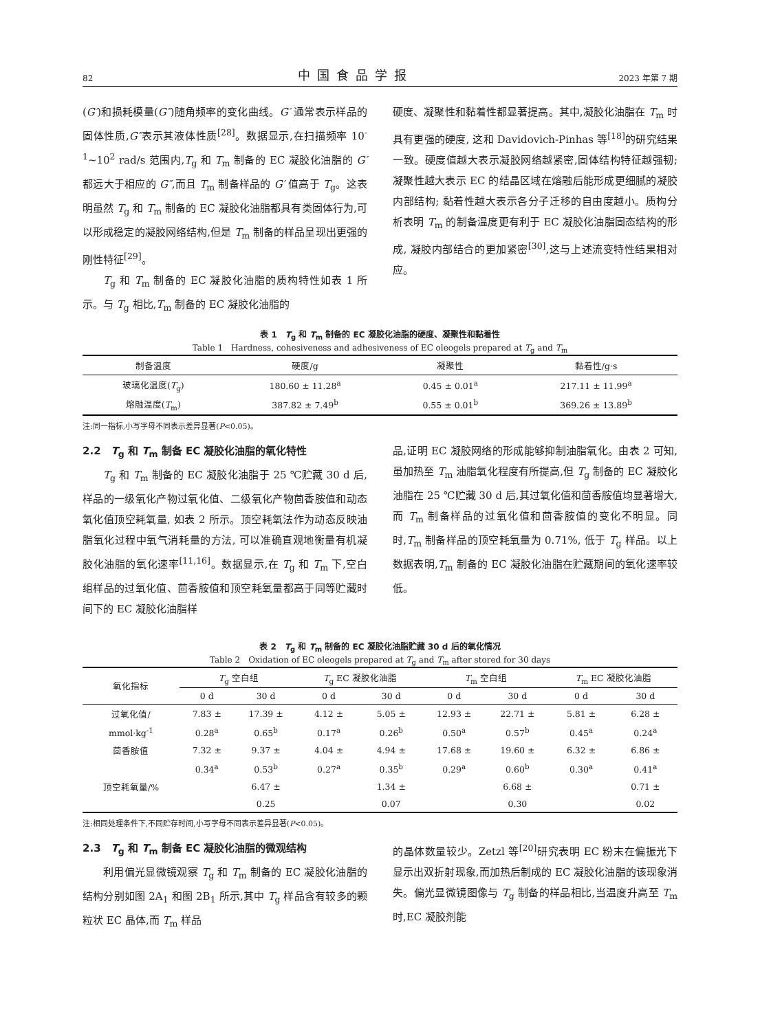82 中国食品学报 2023 年第 7 期
(G′)和损耗模量(G″)随角频率的变化曲线。G′ 通常表示样品的固体性质,G″表示其液体性质<sup>[28]</sup>。数据显示,在扫描频率 10<sup>-1</sup>~10<sup>2</sup> rad/s 范围内,T<sub>g</sub> 和 T<sub>m</sub> 制备的 EC 凝胶化油脂的 G′ 都远大于相应的 G″,而且 T<sub>m</sub> 制备样品的 G′ 值高于 T<sub>g</sub>。这表明虽然 T<sub>g</sub> 和 T<sub>m</sub> 制备的 EC 凝胶化油脂都具有类固体行为,可以形成稳定的凝胶网络结构,但是 T<sub>m</sub> 制备的样品呈现出更强的刚性特征<sup>[29]</sup>。
T<sub>g</sub> 和 T<sub>m</sub> 制备的 EC 凝胶化油脂的质构特性如表 1 所示。与 T<sub>g</sub> 相比,T<sub>m</sub> 制备的 EC 凝胶化油脂的
硬度、凝聚性和黏着性都显著提高。其中,凝胶化油脂在 T<sub>m</sub> 时具有更强的硬度, 这和 Davidovich-Pinhas 等<sup>[18]</sup>的研究结果一致。硬度值越大表示凝胶网络越紧密,固体结构特征越强韧;凝聚性越大表示 EC 的结晶区域在熔融后能形成更细腻的凝胶内部结构; 黏着性越大表示各分子迁移的自由度越小。质构分析表明 T<sub>m</sub> 的制备温度更有利于 EC 凝胶化油脂固态结构的形成, 凝胶内部结合的更加紧密<sup>[30]</sup>,这与上述流变特性结果相对应。
表 1　T<sub>g</sub> 和 T<sub>m</sub> 制备的 EC 凝胶化油脂的硬度、凝聚性和黏着性
Table 1　Hardness, cohesiveness and adhesiveness of EC oleogels prepared at T<sub>g</sub> and T<sub>m</sub>
| 制备温度 | 硬度/g | 凝聚性 | 黏着性/g·s |
| --- | --- | --- | --- |
| 玻璃化温度( T<sub>g</sub>) | 180.60 ± 11.28<sup>a</sup> | 0.45 ± 0.01<sup>a</sup> | 217.11 ± 11.99<sup>a</sup> |
| 熔融温度( T<sub>m</sub>) | 387.82 ± 7.49<sup>b</sup> | 0.55 ± 0.01<sup>b</sup> | 369.26 ± 13.89<sup>b</sup> |
注:同一指标,小写字母不同表示差异显著(P<0.05)。
2.2　T<sub>g</sub> 和 T<sub>m</sub> 制备 EC 凝胶化油脂的氧化特性
T<sub>g</sub> 和 T<sub>m</sub> 制备的 EC 凝胶化油脂于 25 ℃贮藏 30 d 后,样品的一级氧化产物过氧化值、二级氧化产物茴香胺值和动态氧化值顶空耗氧量, 如表 2 所示。顶空耗氧法作为动态反映油脂氧化过程中氧气消耗量的方法, 可以准确直观地衡量有机凝胶化油脂的氧化速率<sup>[11,16]</sup>。数据显示,在 T<sub>g</sub> 和 T<sub>m</sub> 下,空白组样品的过氧化值、茴香胺值和顶空耗氧量都高于同等贮藏时间下的 EC 凝胶化油脂样
品,证明 EC 凝胶网络的形成能够抑制油脂氧化。由表 2 可知, 虽加热至 T<sub>m</sub> 油脂氧化程度有所提高,但 T<sub>g</sub> 制备的 EC 凝胶化油脂在 25 ℃贮藏 30 d 后,其过氧化值和茴香胺值均显著增大,而 T<sub>m</sub> 制备样品的过氧化值和茴香胺值的变化不明显。同时,T<sub>m</sub> 制备样品的顶空耗氧量为 0.71%, 低于 T<sub>g</sub> 样品。以上数据表明,T<sub>m</sub> 制备的 EC 凝胶化油脂在贮藏期间的氧化速率较低。
表 2　T<sub>g</sub> 和 T<sub>m</sub> 制备的 EC 凝胶化油脂贮藏 30 d 后的氧化情况
Table 2　Oxidation of EC oleogels prepared at T<sub>g</sub> and T<sub>m</sub> after stored for 30 days
| 氧化指标 | T<sub>g</sub> 空白组 | | T<sub>g</sub> EC 凝胶化油脂 | | T<sub>m</sub> 空白组 | | T<sub>m</sub> EC 凝胶化油脂 | |
| --- | --- | --- | --- | --- | --- | --- | --- | --- |
| | 0 d | 30 d | 0 d | 30 d | 0 d | 30 d | 0 d | 30 d |
| 过氧化值/ | 7.83 ± | 17.39 ± | 4.12 ± | 5.05 ± | 12.93 ± | 22.71 ± | 5.81 ± | 6.28 ± |
| mmol·kg<sup>-1</sup> | 0.28<sup>a</sup> | 0.65<sup>b</sup> | 0.17<sup>a</sup> | 0.26<sup>b</sup> | 0.50<sup>a</sup> | 0.57<sup>b</sup> | 0.45<sup>a</sup> | 0.24<sup>a</sup> |
| 茴香胺值 | 7.32 ± | 9.37 ± | 4.04 ± | 4.94 ± | 17.68 ± | 19.60 ± | 6.32 ± | 6.86 ± |
| | 0.34<sup>a</sup> | 0.53<sup>b</sup> | 0.27<sup>a</sup> | 0.35<sup>b</sup> | 0.29<sup>a</sup> | 0.60<sup>b</sup> | 0.30<sup>a</sup> | 0.41<sup>a</sup> |
| 顶空耗氧量/% | | 6.47 ± | | 1.34 ± | | 6.68 ± | | 0.71 ± |
| | | 0.25 | | 0.07 | | 0.30 | | 0.02 |
注:相同处理条件下,不同贮存时间,小写字母不同表示差异显著(P<0.05)。
2.3　T<sub>g</sub> 和 T<sub>m</sub> 制备 EC 凝胶化油脂的微观结构
利用偏光显微镜观察 T<sub>g</sub> 和 T<sub>m</sub> 制备的 EC 凝胶化油脂的结构分别如图 2A<sub>1</sub> 和图 2B<sub>1</sub> 所示,其中 T<sub>g</sub> 样品含有较多的颗粒状 EC 晶体,而 T<sub>m</sub> 样品
的晶体数量较少。Zetzl 等<sup>[20]</sup>研究表明 EC 粉末在偏振光下显示出双折射现象,而加热后制成的 EC 凝胶化油脂的该现象消失。偏光显微镜图像与 T<sub>g</sub> 制备的样品相比,当温度升高至 T<sub>m</sub> 时,EC 凝胶剂能